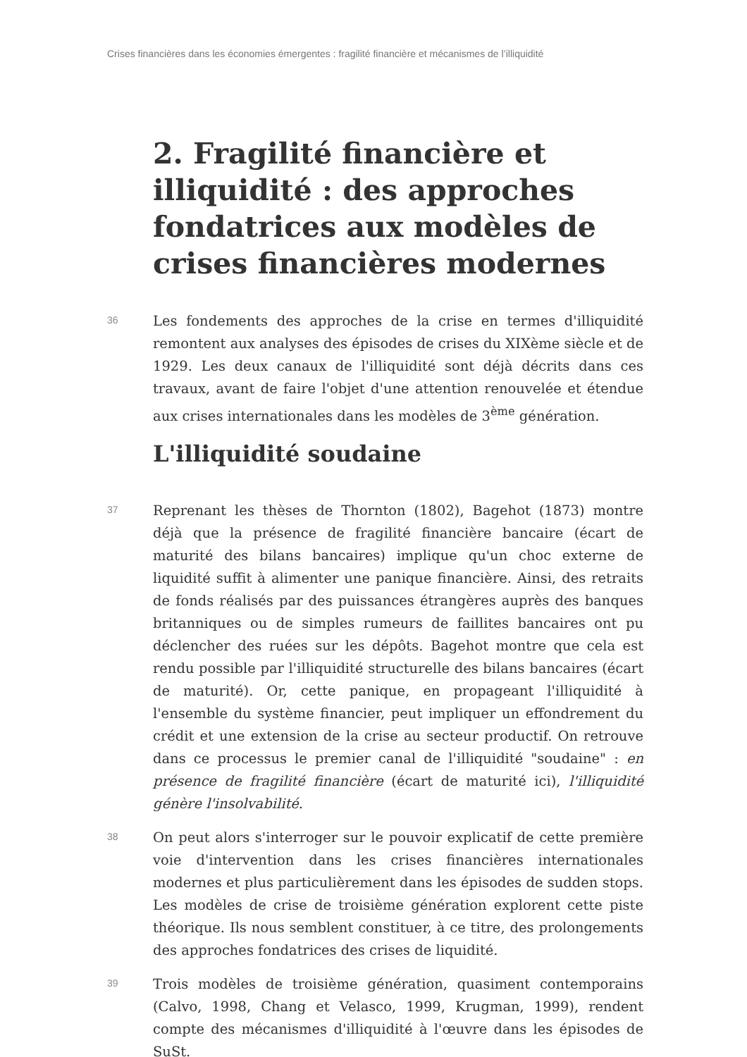Crises financières dans les économies émergentes : fragilité financière et mécanismes de l’illiquidité
2. Fragilité financière et illiquidi­té : des approches fondatrices aux modèles de crises financières modernes
36
Les fondements des approches de la crise en termes d'illiquidité remontent aux analyses des épisodes de crises du XIXème siècle et de 1929. Les deux canaux de l'illiquidité sont déjà décrits dans ces travaux, avant de faire l'objet d'une attention renouvelée et étendue aux crises internationales dans les modèles de 3<sup>ème</sup> génération.
L'illiquidité soudaine
37
Reprenant les thèses de Thornton (1802), Bagehot (1873) montre déjà que la présence de fragilité financière bancaire (écart de maturité des bilans bancaires) implique qu'un choc externe de liquidité suffit à alimenter une panique financière. Ainsi, des retraits de fonds réalisés par des puissances étrangères auprès des banques britanniques ou de simples rumeurs de faillites bancaires ont pu déclencher des ruées sur les dépôts. Bagehot montre que cela est rendu possible par l'illiquidité structurelle des bilans bancaires (écart de maturité). Or, cette panique, en propageant l'illiquidité à l'ensemble du système financier, peut impliquer un effondrement du crédit et une extension de la crise au secteur productif. On retrouve dans ce processus le premier canal de l'illiquidité "soudaine" : en présence de fragilité financière (écart de maturité ici), l'illiquidité génère l'insolvabilité.
38
On peut alors s'interroger sur le pouvoir explicatif de cette première voie d'intervention dans les crises financières internationales modernes et plus particulièrement dans les épisodes de sudden stops. Les modèles de crise de troisième génération explorent cette piste théorique. Ils nous semblent constituer, à ce titre, des prolongements des approches fondatrices des crises de liquidité.
39
Trois modèles de troisième génération, quasiment contemporains (Calvo, 1998, Chang et Velasco, 1999, Krugman, 1999), rendent compte des mécanismes d'illiquidité à l'œuvre dans les épisodes de SuSt.